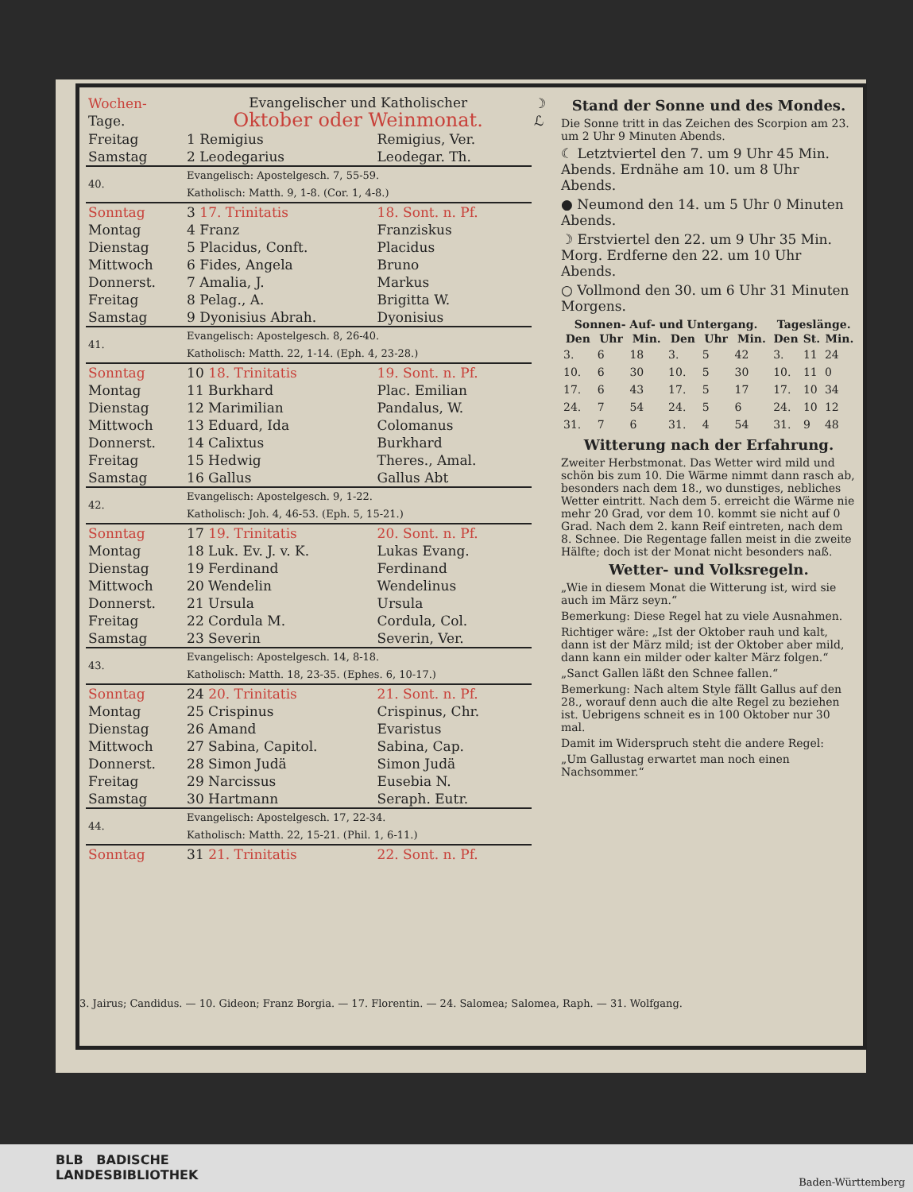| Wochen- Tage. | Evangelischer und Katholischer Oktober oder Weinmonat. | | | ☽ ℒ |
| Freitag | 1 Remigius | Remigius, Ver. | | |
| Samstag | 2 Leodegarius | Leodegar. Th. | | |
| 40. | Evangelisch: Apostelgesch. 7, 55-59. Katholisch: Matth. 9, 1-8. (Cor. 1, 4-8.) | | | |
| Sonntag | 3 17. Trinitatis | 18. Sont. n. Pf. | | |
| Montag | 4 Franz | Franziskus | | |
| Dienstag | 5 Placidus, Conft. | Placidus | | |
| Mittwoch | 6 Fides, Angela | Bruno | | |
| Donnerst. | 7 Amalia, J. | Markus | | |
| Freitag | 8 Pelag., A. | Brigitta W. | | |
| Samstag | 9 Dyonisius Abrah. | Dyonisius | | |
| 41. | Evangelisch: Apostelgesch. 8, 26-40. Katholisch: Matth. 22, 1-14. (Eph. 4, 23-28.) | | | |
| Sonntag | 10 18. Trinitatis | 19. Sont. n. Pf. | | |
| Montag | 11 Burkhard | Plac. Emilian | | |
| Dienstag | 12 Marimilian | Pandalus, W. | | |
| Mittwoch | 13 Eduard, Ida | Colomanus | | |
| Donnerst. | 14 Calixtus | Burkhard | | |
| Freitag | 15 Hedwig | Theres., Amal. | | |
| Samstag | 16 Gallus | Gallus Abt | | |
| 42. | Evangelisch: Apostelgesch. 9, 1-22. Katholisch: Joh. 4, 46-53. (Eph. 5, 15-21.) | | | |
| Sonntag | 17 19. Trinitatis | 20. Sont. n. Pf. | | |
| Montag | 18 Luk. Ev. J. v. K. | Lukas Evang. | | |
| Dienstag | 19 Ferdinand | Ferdinand | | |
| Mittwoch | 20 Wendelin | Wendelinus | | |
| Donnerst. | 21 Ursula | Ursula | | |
| Freitag | 22 Cordula M. | Cordula, Col. | | |
| Samstag | 23 Severin | Severin, Ver. | | |
| 43. | Evangelisch: Apostelgesch. 14, 8-18. Katholisch: Matth. 18, 23-35. (Ephes. 6, 10-17.) | | | |
| Sonntag | 24 20. Trinitatis | 21. Sont. n. Pf. | | |
| Montag | 25 Crispinus | Crispinus, Chr. | | |
| Dienstag | 26 Amand | Evaristus | | |
| Mittwoch | 27 Sabina, Capitol. | Sabina, Cap. | | |
| Donnerst. | 28 Simon Judä | Simon Judä | | |
| Freitag | 29 Narcissus | Eusebia N. | | |
| Samstag | 30 Hartmann | Seraph. Eutr. | | |
| 44. | Evangelisch: Apostelgesch. 17, 22-34. Katholisch: Matth. 22, 15-21. (Phil. 1, 6-11.) | | | |
| Sonntag | 31 21. Trinitatis | 22. Sont. n. Pf. | | |
Stand der Sonne und des Mondes.
Die Sonne tritt in das Zeichen des Scorpion am 23. um 2 Uhr 9 Minuten Abends.
☾ Letztviertel den 7. um 9 Uhr 45 Min. Abends. Erdnähe am 10. um 8 Uhr Abends.
● Neumond den 14. um 5 Uhr 0 Minuten Abends.
☽ Erstviertel den 22. um 9 Uhr 35 Min. Morg. Erdferne den 22. um 10 Uhr Abends.
○ Vollmond den 30. um 6 Uhr 31 Minuten Morgens.
| Sonnen- Auf- und Untergang. | | | | | | Tageslänge. | | |
| --- | --- | --- | --- | --- | --- | --- | --- | --- |
| Den | Uhr | Min. | Den | Uhr | Min. | Den | St. | Min. |
| 3. | 6 | 18 | 3. | 5 | 42 | 3. | 11 | 24 |
| 10. | 6 | 30 | 10. | 5 | 30 | 10. | 11 | 0 |
| 17. | 6 | 43 | 17. | 5 | 17 | 17. | 10 | 34 |
| 24. | 7 | 54 | 24. | 5 | 6 | 24. | 10 | 12 |
| 31. | 7 | 6 | 31. | 4 | 54 | 31. | 9 | 48 |
Witterung nach der Erfahrung.
Zweiter Herbstmonat. Das Wetter wird mild und schön bis zum 10. Die Wärme nimmt dann rasch ab, besonders nach dem 18., wo dunstiges, nebliches Wetter eintritt. Nach dem 5. erreicht die Wärme nie mehr 20 Grad, vor dem 10. kommt sie nicht auf 0 Grad. Nach dem 2. kann Reif eintreten, nach dem 8. Schnee. Die Regentage fallen meist in die zweite Hälfte; doch ist der Monat nicht besonders naß.
Wetter- und Volksregeln.
„Wie in diesem Monat die Witterung ist, wird sie auch im März seyn.“
Bemerkung: Diese Regel hat zu viele Ausnahmen.
Richtiger wäre: „Ist der Oktober rauh und kalt, dann ist der März mild; ist der Oktober aber mild, dann kann ein milder oder kalter März folgen.“
„Sanct Gallen läßt den Schnee fallen.“
Bemerkung: Nach altem Style fällt Gallus auf den 28., worauf denn auch die alte Regel zu beziehen ist. Uebrigens schneit es in 100 Oktober nur 30 mal.
Damit im Widerspruch steht die andere Regel:
„Um Gallustag erwartet man noch einen Nachsommer.“
3. Jairus; Candidus. — 10. Gideon; Franz Borgia. — 17. Florentin. — 24. Salomea; Salomea, Raph. — 31. Wolfgang.
BLB BADISCHE
LANDESBIBLIOTHEK
Baden-Württemberg